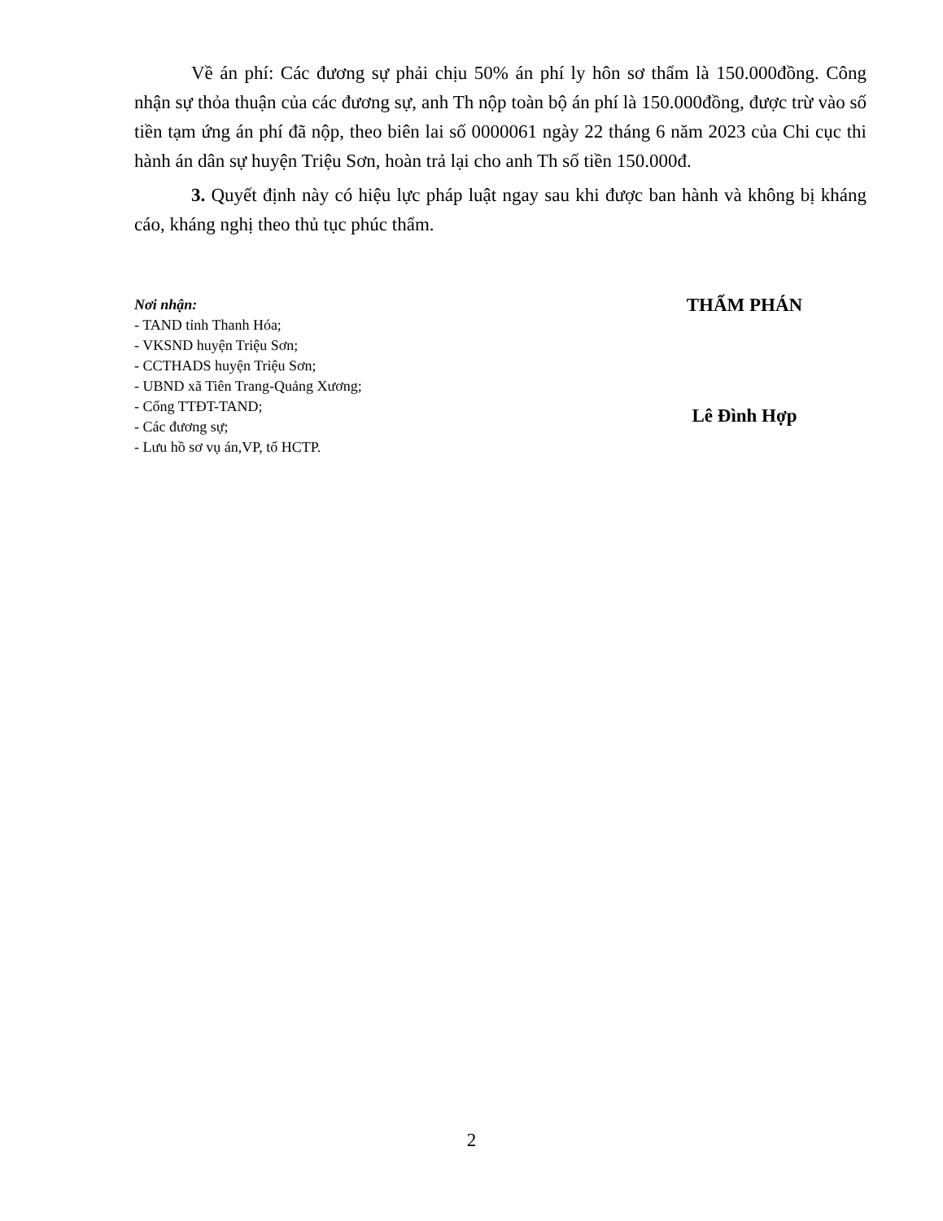Về án phí: Các đương sự phải chịu 50% án phí ly hôn sơ thẩm là 150.000đồng. Công nhận sự thỏa thuận của các đương sự, anh Th nộp toàn bộ án phí là 150.000đồng, được trừ vào số tiền tạm ứng án phí đã nộp, theo biên lai số 0000061 ngày 22 tháng 6 năm 2023 của Chi cục thi hành án dân sự huyện Triệu Sơn, hoàn trả lại cho anh Th số tiền 150.000đ.
3. Quyết định này có hiệu lực pháp luật ngay sau khi được ban hành và không bị kháng cáo, kháng nghị theo thủ tục phúc thẩm.
Nơi nhận:
- TAND tỉnh Thanh Hóa;
- VKSND huyện Triệu Sơn;
- CCTHADS huyện Triệu Sơn;
- UBND xã Tiên Trang-Quảng Xương;
- Cổng TTĐT-TAND;
- Các đương sự;
- Lưu hồ sơ vụ án,VP, tổ HCTP.
THẨM PHÁN
Lê Đình Hợp
2